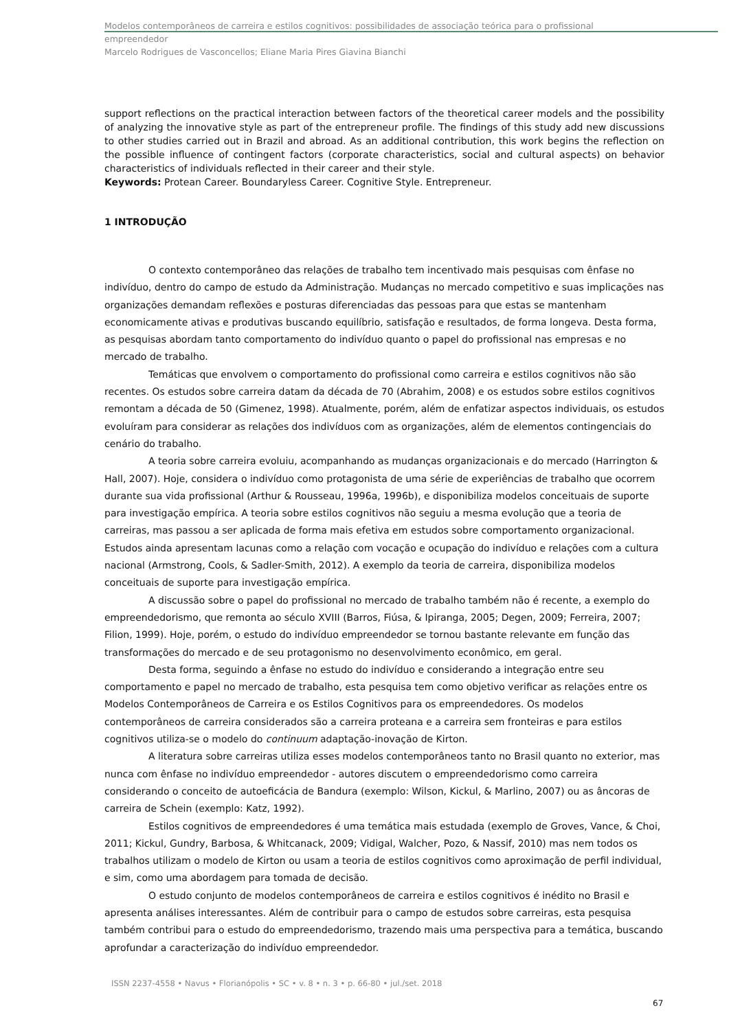Modelos contemporâneos de carreira e estilos cognitivos: possibilidades de associação teórica para o profissional
empreendedor
Marcelo Rodrigues de Vasconcellos; Eliane Maria Pires Giavina Bianchi
support reflections on the practical interaction between factors of the theoretical career models and the possibility of analyzing the innovative style as part of the entrepreneur profile. The findings of this study add new discussions to other studies carried out in Brazil and abroad. As an additional contribution, this work begins the reflection on the possible influence of contingent factors (corporate characteristics, social and cultural aspects) on behavior characteristics of individuals reflected in their career and their style.
Keywords: Protean Career. Boundaryless Career. Cognitive Style. Entrepreneur.
1 INTRODUÇÃO
O contexto contemporâneo das relações de trabalho tem incentivado mais pesquisas com ênfase no indivíduo, dentro do campo de estudo da Administração. Mudanças no mercado competitivo e suas implicações nas organizações demandam reflexões e posturas diferenciadas das pessoas para que estas se mantenham economicamente ativas e produtivas buscando equilíbrio, satisfação e resultados, de forma longeva. Desta forma, as pesquisas abordam tanto comportamento do indivíduo quanto o papel do profissional nas empresas e no mercado de trabalho.
Temáticas que envolvem o comportamento do profissional como carreira e estilos cognitivos não são recentes. Os estudos sobre carreira datam da década de 70 (Abrahim, 2008) e os estudos sobre estilos cognitivos remontam a década de 50 (Gimenez, 1998). Atualmente, porém, além de enfatizar aspectos individuais, os estudos evoluíram para considerar as relações dos indivíduos com as organizações, além de elementos contingenciais do cenário do trabalho.
A teoria sobre carreira evoluiu, acompanhando as mudanças organizacionais e do mercado (Harrington & Hall, 2007). Hoje, considera o indivíduo como protagonista de uma série de experiências de trabalho que ocorrem durante sua vida profissional (Arthur & Rousseau, 1996a, 1996b), e disponibiliza modelos conceituais de suporte para investigação empírica. A teoria sobre estilos cognitivos não seguiu a mesma evolução que a teoria de carreiras, mas passou a ser aplicada de forma mais efetiva em estudos sobre comportamento organizacional. Estudos ainda apresentam lacunas como a relação com vocação e ocupação do indivíduo e relações com a cultura nacional (Armstrong, Cools, & Sadler-Smith, 2012). A exemplo da teoria de carreira, disponibiliza modelos conceituais de suporte para investigação empírica.
A discussão sobre o papel do profissional no mercado de trabalho também não é recente, a exemplo do empreendedorismo, que remonta ao século XVIII (Barros, Fiúsa, & Ipiranga, 2005; Degen, 2009; Ferreira, 2007; Filion, 1999). Hoje, porém, o estudo do indivíduo empreendedor se tornou bastante relevante em função das transformações do mercado e de seu protagonismo no desenvolvimento econômico, em geral.
Desta forma, seguindo a ênfase no estudo do indivíduo e considerando a integração entre seu comportamento e papel no mercado de trabalho, esta pesquisa tem como objetivo verificar as relações entre os Modelos Contemporâneos de Carreira e os Estilos Cognitivos para os empreendedores. Os modelos contemporâneos de carreira considerados são a carreira proteana e a carreira sem fronteiras e para estilos cognitivos utiliza-se o modelo do continuum adaptação-inovação de Kirton.
A literatura sobre carreiras utiliza esses modelos contemporâneos tanto no Brasil quanto no exterior, mas nunca com ênfase no indivíduo empreendedor - autores discutem o empreendedorismo como carreira considerando o conceito de autoeficácia de Bandura (exemplo: Wilson, Kickul, & Marlino, 2007) ou as âncoras de carreira de Schein (exemplo: Katz, 1992).
Estilos cognitivos de empreendedores é uma temática mais estudada (exemplo de Groves, Vance, & Choi, 2011; Kickul, Gundry, Barbosa, & Whitcanack, 2009; Vidigal, Walcher, Pozo, & Nassif, 2010) mas nem todos os trabalhos utilizam o modelo de Kirton ou usam a teoria de estilos cognitivos como aproximação de perfil individual, e sim, como uma abordagem para tomada de decisão.
O estudo conjunto de modelos contemporâneos de carreira e estilos cognitivos é inédito no Brasil e apresenta análises interessantes. Além de contribuir para o campo de estudos sobre carreiras, esta pesquisa também contribui para o estudo do empreendedorismo, trazendo mais uma perspectiva para a temática, buscando aprofundar a caracterização do indivíduo empreendedor.
ISSN 2237-4558 • Navus • Florianópolis • SC • v. 8 • n. 3 • p. 66-80 • jul./set. 2018
67